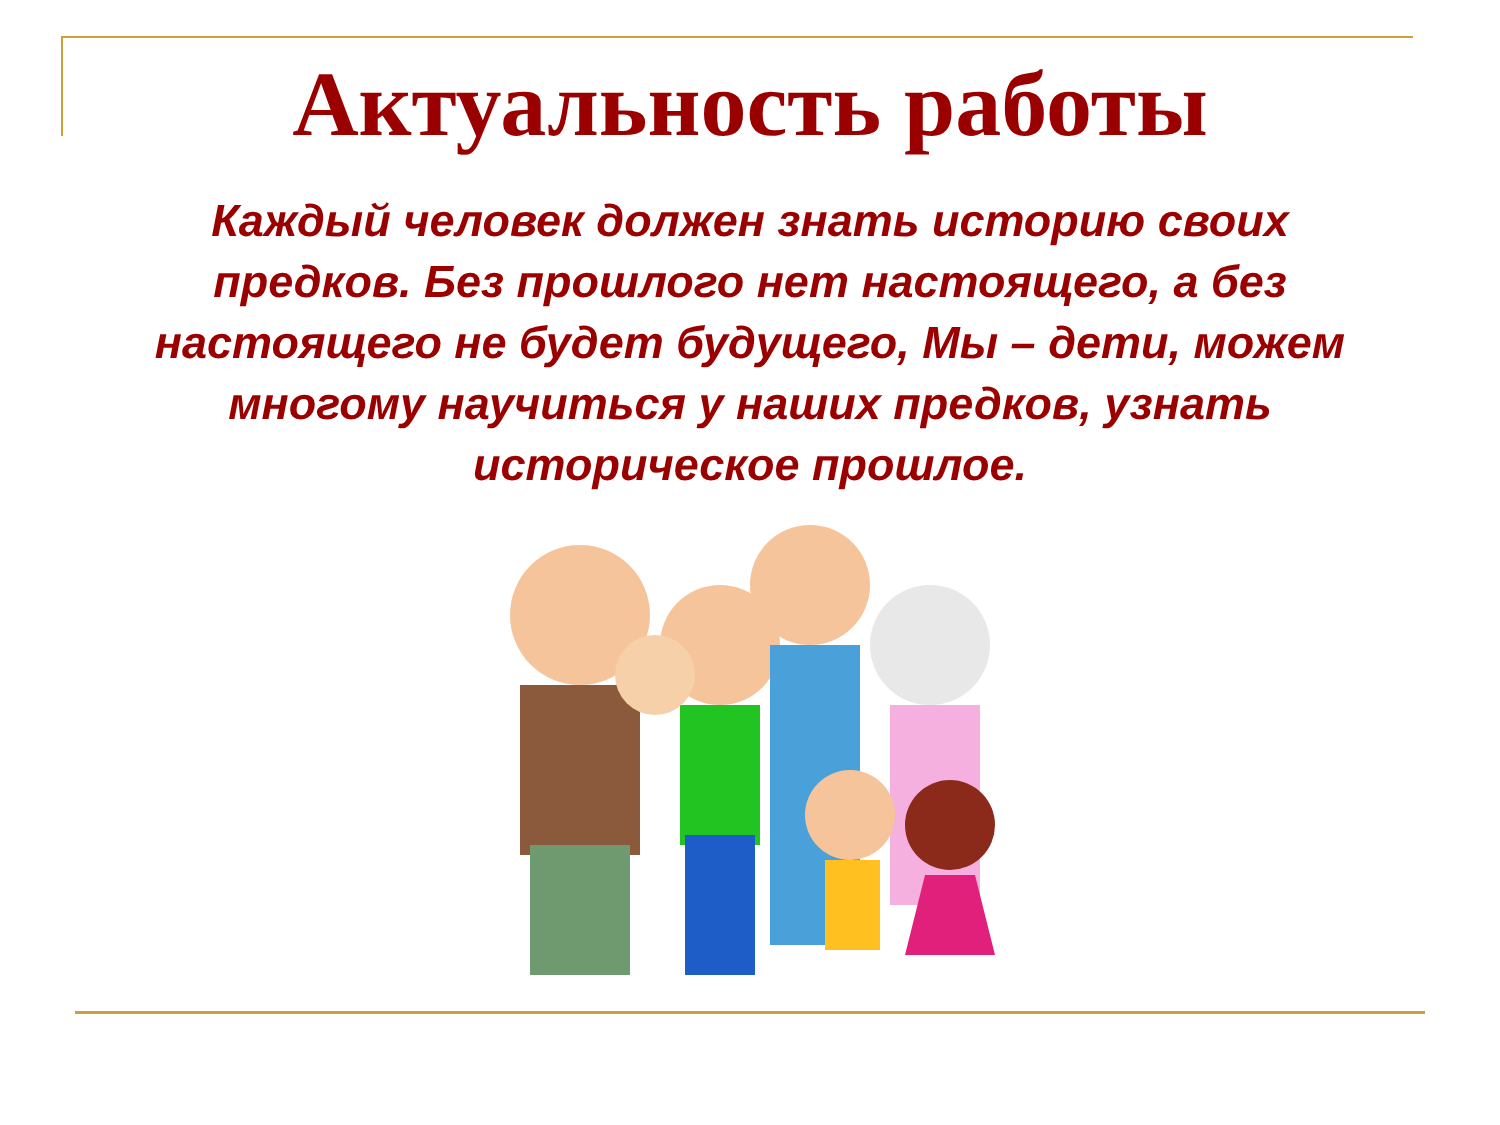Актуальность работы
Каждый человек должен знать историю своих предков. Без прошлого нет настоящего, а без настоящего не будет будущего, Мы – дети, можем многому научиться у наших предков, узнать историческое прошлое.